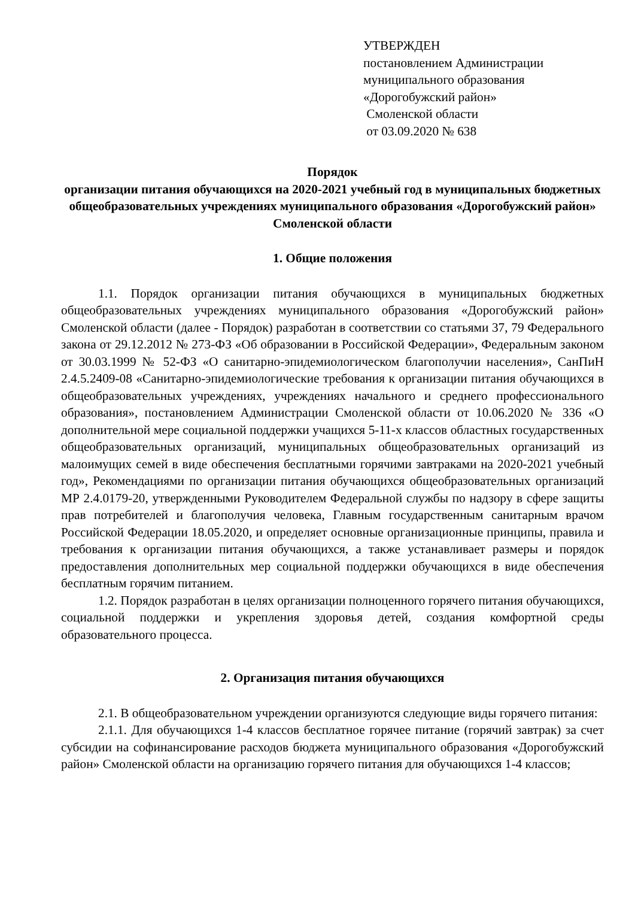УТВЕРЖДЕН
постановлением Администрации
муниципального образования
«Дорогобужский район»
Смоленской области
от 03.09.2020 № 638
Порядок
организации питания обучающихся на 2020-2021 учебный год в муниципальных бюджетных общеобразовательных учреждениях муниципального образования «Дорогобужский район» Смоленской области
1. Общие положения
1.1. Порядок организации питания обучающихся в муниципальных бюджетных общеобразовательных учреждениях муниципального образования «Дорогобужский район» Смоленской области (далее - Порядок) разработан в соответствии со статьями 37, 79 Федерального закона от 29.12.2012 № 273-ФЗ «Об образовании в Российской Федерации», Федеральным законом от 30.03.1999 № 52-ФЗ «О санитарно-эпидемиологическом благополучии населения», СанПиН 2.4.5.2409-08 «Санитарно-эпидемиологические требования к организации питания обучающихся в общеобразовательных учреждениях, учреждениях начального и среднего профессионального образования», постановлением Администрации Смоленской области от 10.06.2020 № 336 «О дополнительной мере социальной поддержки учащихся 5-11-х классов областных государственных общеобразовательных организаций, муниципальных общеобразовательных организаций из малоимущих семей в виде обеспечения бесплатными горячими завтраками на 2020-2021 учебный год», Рекомендациями по организации питания обучающихся общеобразовательных организаций МР 2.4.0179-20, утвержденными Руководителем Федеральной службы по надзору в сфере защиты прав потребителей и благополучия человека, Главным государственным санитарным врачом Российской Федерации 18.05.2020, и определяет основные организационные принципы, правила и требования к организации питания обучающихся, а также устанавливает размеры и порядок предоставления дополнительных мер социальной поддержки обучающихся в виде обеспечения бесплатным горячим питанием.
1.2. Порядок разработан в целях организации полноценного горячего питания обучающихся, социальной поддержки и укрепления здоровья детей, создания комфортной среды образовательного процесса.
2. Организация питания обучающихся
2.1. В общеобразовательном учреждении организуются следующие виды горячего питания:
2.1.1. Для обучающихся 1-4 классов бесплатное горячее питание (горячий завтрак) за счет субсидии на софинансирование расходов бюджета муниципального образования «Дорогобужский район» Смоленской области на организацию горячего питания для обучающихся 1-4 классов;